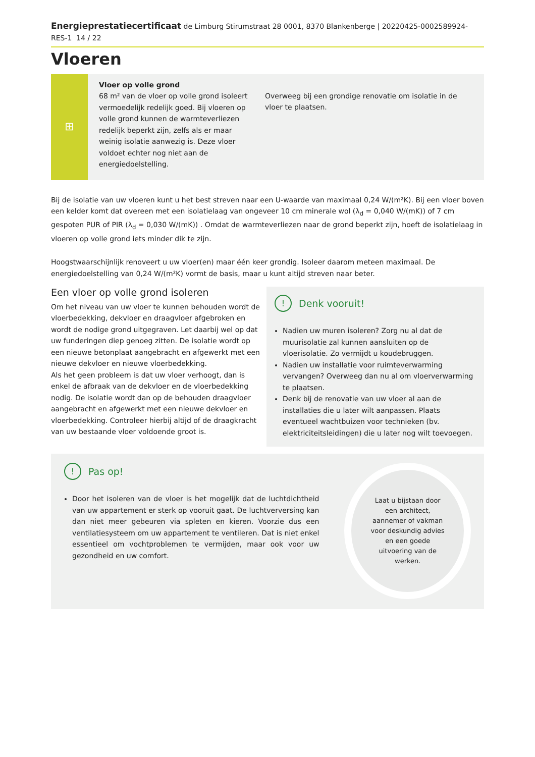Energieprestatiecertificaat de Limburg Stirumstraat 28 0001, 8370 Blankenberge | 20220425-0002589924-RES-1 14 / 22
Vloeren
⊞
Vloer op volle grond
68 m² van de vloer op volle grond isoleert vermoedelijk redelijk goed. Bij vloeren op volle grond kunnen de warmteverliezen redelijk beperkt zijn, zelfs als er maar weinig isolatie aanwezig is. Deze vloer voldoet echter nog niet aan de energiedoelstelling.
Overweeg bij een grondige renovatie om isolatie in de vloer te plaatsen.
Bij de isolatie van uw vloeren kunt u het best streven naar een U-waarde van maximaal 0,24 W/(m²K). Bij een vloer boven een kelder komt dat overeen met een isolatielaag van ongeveer 10 cm minerale wol (λ<sub>d</sub> = 0,040 W/(mK)) of 7 cm gespoten PUR of PIR (λ<sub>d</sub> = 0,030 W/(mK)) . Omdat de warmteverliezen naar de grond beperkt zijn, hoeft de isolatielaag in vloeren op volle grond iets minder dik te zijn.
Hoogstwaarschijnlijk renoveert u uw vloer(en) maar één keer grondig. Isoleer daarom meteen maximaal. De energiedoelstelling van 0,24 W/(m²K) vormt de basis, maar u kunt altijd streven naar beter.
Een vloer op volle grond isoleren
Om het niveau van uw vloer te kunnen behouden wordt de vloerbedekking, dekvloer en draagvloer afgebroken en wordt de nodige grond uitgegraven. Let daarbij wel op dat uw funderingen diep genoeg zitten. De isolatie wordt op een nieuwe betonplaat aangebracht en afgewerkt met een nieuwe dekvloer en nieuwe vloerbedekking.
Als het geen probleem is dat uw vloer verhoogt, dan is enkel de afbraak van de dekvloer en de vloerbedekking nodig. De isolatie wordt dan op de behouden draagvloer aangebracht en afgewerkt met een nieuwe dekvloer en vloerbedekking. Controleer hierbij altijd of de draagkracht van uw bestaande vloer voldoende groot is.
! Denk vooruit!
Nadien uw muren isoleren? Zorg nu al dat de muurisolatie zal kunnen aansluiten op de vloerisolatie. Zo vermijdt u koudebruggen.
Nadien uw installatie voor ruimteverwarming vervangen? Overweeg dan nu al om vloerverwarming te plaatsen.
Denk bij de renovatie van uw vloer al aan de installaties die u later wilt aanpassen. Plaats eventueel wachtbuizen voor technieken (bv. elektriciteitsleidingen) die u later nog wilt toevoegen.
! Pas op!
Door het isoleren van de vloer is het mogelijk dat de luchtdichtheid van uw appartement er sterk op vooruit gaat. De luchtverversing kan dan niet meer gebeuren via spleten en kieren. Voorzie dus een ventilatiesysteem om uw appartement te ventileren. Dat is niet enkel essentieel om vochtproblemen te vermijden, maar ook voor uw gezondheid en uw comfort.
Laat u bijstaan door een architect, aannemer of vakman voor deskundig advies en een goede uitvoering van de werken.